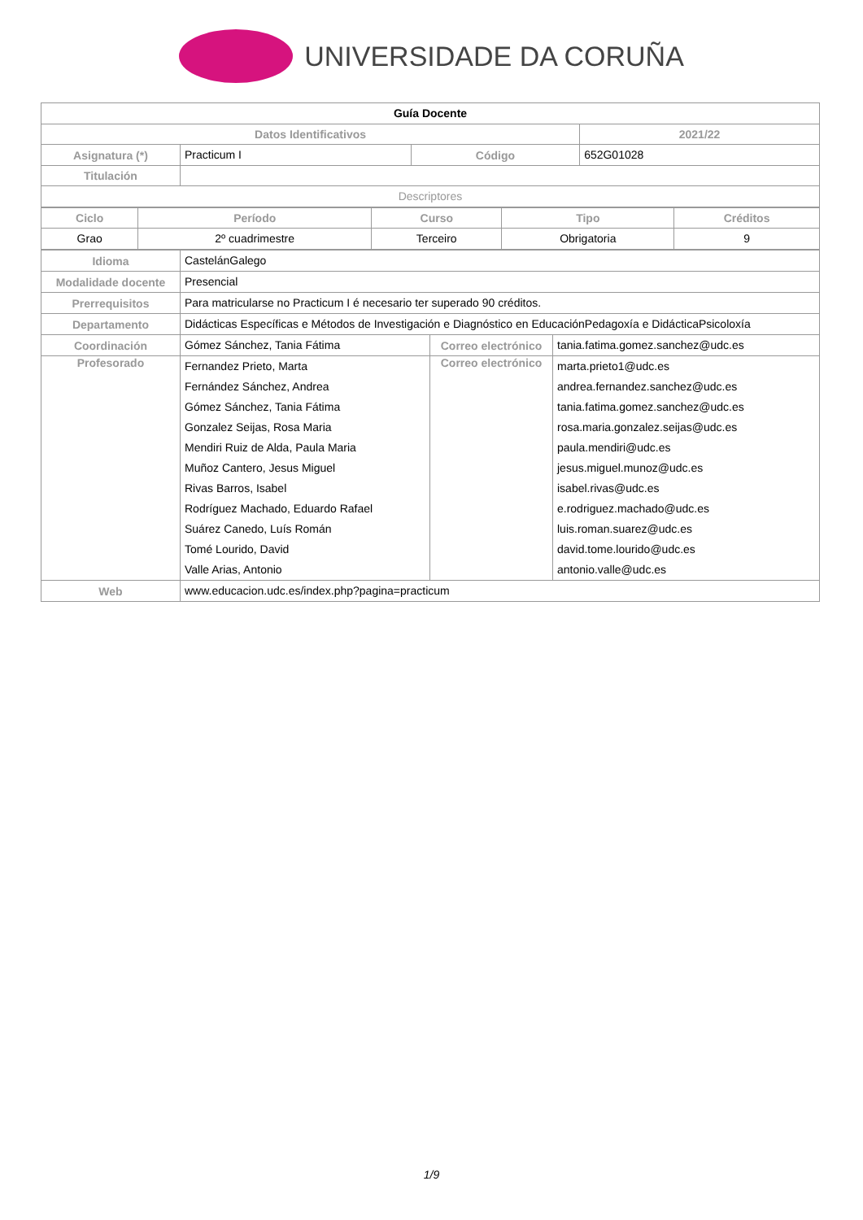UNIVERSIDADE DA CORUÑA
| Guía Docente | | | | |
| Datos Identificativos | | | | 2021/22 |
| Asignatura (*) | Practicum I | Código | 652G01028 | |
| Titulación | | | | |
| Descriptores | | | | |
| Ciclo | Período | Curso | Tipo | Créditos |
| --- | --- | --- | --- | --- |
| Grao | 2º cuadrimestre | Terceiro | Obrigatoria | 9 |
| Idioma | CastelánGalego | | |
| Modalidade docente | Presencial | | |
| Prerrequisitos | Para matricularse no Practicum I é necesario ter superado 90 créditos. | | |
| Departamento | Didácticas Específicas e Métodos de Investigación e Diagnóstico en EducaciónPedagoxía e DidácticaPsicoloxía | | |
| Coordinación | Gómez Sánchez, Tania Fátima | Correo electrónico | tania.fatima.gomez.sanchez@udc.es |
| Profesorado | Fernandez Prieto, Marta Fernández Sánchez, Andrea Gómez Sánchez, Tania Fátima Gonzalez Seijas, Rosa Maria Mendiri Ruiz de Alda, Paula Maria Muñoz Cantero, Jesus Miguel Rivas Barros, Isabel Rodríguez Machado, Eduardo Rafael Suárez Canedo, Luís Román Tomé Lourido, David Valle Arias, Antonio | Correo electrónico | marta.prieto1@udc.es andrea.fernandez.sanchez@udc.es tania.fatima.gomez.sanchez@udc.es rosa.maria.gonzalez.seijas@udc.es paula.mendiri@udc.es jesus.miguel.munoz@udc.es isabel.rivas@udc.es e.rodriguez.machado@udc.es luis.roman.suarez@udc.es david.tome.lourido@udc.es antonio.valle@udc.es |
| Web | www.educacion.udc.es/index.php?pagina=practicum | | |
1/9